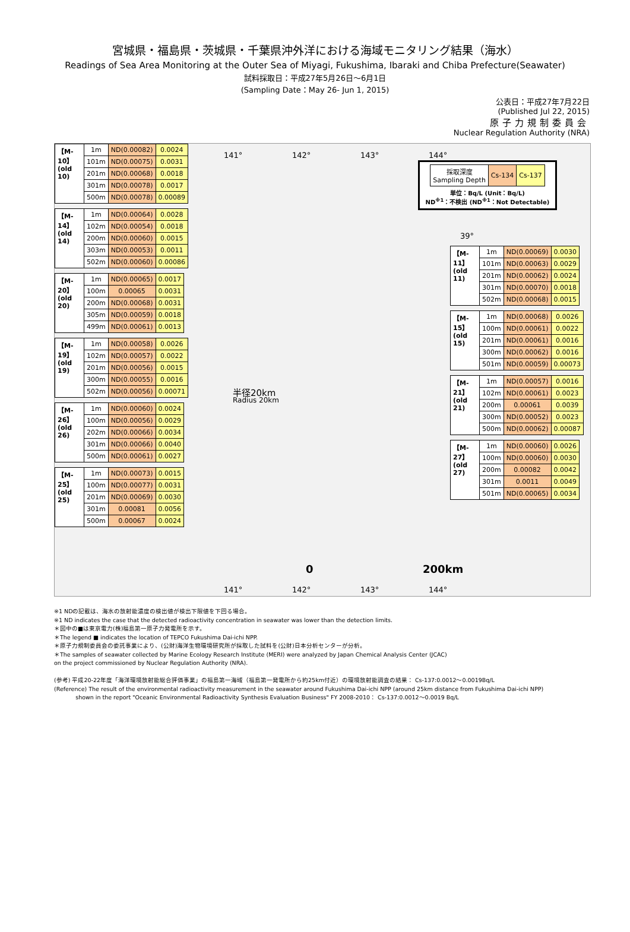宮城県・福島県・茨城県・千葉県沖外洋における海域モニタリング結果（海水）
Readings of Sea Area Monitoring at the Outer Sea of Miyagi, Fukushima, Ibaraki and Chiba Prefecture(Seawater)
試料採取日：平成27年5月26日～6月1日
(Sampling Date：May 26- Jun 1, 2015)
公表日：平成27年7月22日
(Published Jul 22, 2015)
原子力規制委員会
Nuclear Regulation Authority (NRA)
| 【M-10】 (old 10) | 1m | ND(0.00082) | 0.0024 |
| | 101m | ND(0.00075) | 0.0031 |
| | 201m | ND(0.00068) | 0.0018 |
| | 301m | ND(0.00078) | 0.0017 |
| | 500m | ND(0.00078) | 0.00089 |
| 【M-14】 (old 14) | 1m | ND(0.00064) | 0.0028 |
| | 102m | ND(0.00054) | 0.0018 |
| | 200m | ND(0.00060) | 0.0015 |
| | 303m | ND(0.00053) | 0.0011 |
| | 502m | ND(0.00060) | 0.00086 |
| 【M-20】 (old 20) | 1m | ND(0.00065) | 0.0017 |
| | 100m | 0.00065 | 0.0031 |
| | 200m | ND(0.00068) | 0.0031 |
| | 305m | ND(0.00059) | 0.0018 |
| | 499m | ND(0.00061) | 0.0013 |
| 【M-19】 (old 19) | 1m | ND(0.00058) | 0.0026 |
| | 102m | ND(0.00057) | 0.0022 |
| | 201m | ND(0.00056) | 0.0015 |
| | 300m | ND(0.00055) | 0.0016 |
| | 502m | ND(0.00056) | 0.00071 |
| 【M-26】 (old 26) | 1m | ND(0.00060) | 0.0024 |
| | 100m | ND(0.00056) | 0.0029 |
| | 202m | ND(0.00066) | 0.0034 |
| | 301m | ND(0.00066) | 0.0040 |
| | 500m | ND(0.00061) | 0.0027 |
| 【M-25】 (old 25) | 1m | ND(0.00073) | 0.0015 |
| | 100m | ND(0.00077) | 0.0031 |
| | 201m | ND(0.00069) | 0.0030 |
| | 301m | 0.00081 | 0.0056 |
| | 500m | 0.00067 | 0.0024 |
141° 142° 143° 144°
| 採取深度 Sampling Depth | Cs-134 | Cs-137 |
単位：Bq/L (Unit：Bq/L)
ND<sup>※1</sup>：不検出 (ND<sup>※1</sup>：Not Detectable)
39°
半径20km
Radius 20km
| 【M-11】 (old 11) | 1m | ND(0.00069) | 0.0030 |
| | 101m | ND(0.00063) | 0.0029 |
| | 201m | ND(0.00062) | 0.0024 |
| | 301m | ND(0.00070) | 0.0018 |
| | 502m | ND(0.00068) | 0.0015 |
| 【M-15】 (old 15) | 1m | ND(0.00068) | 0.0026 |
| | 100m | ND(0.00061) | 0.0022 |
| | 201m | ND(0.00061) | 0.0016 |
| | 300m | ND(0.00062) | 0.0016 |
| | 501m | ND(0.00059) | 0.00073 |
| 【M-21】 (old 21) | 1m | ND(0.00057) | 0.0016 |
| | 102m | ND(0.00061) | 0.0023 |
| | 200m | 0.00061 | 0.0039 |
| | 300m | ND(0.00052) | 0.0023 |
| | 500m | ND(0.00062) | 0.00087 |
| 【M-27】 (old 27) | 1m | ND(0.00060) | 0.0026 |
| | 100m | ND(0.00060) | 0.0030 |
| | 200m | 0.00082 | 0.0042 |
| | 301m | 0.0011 | 0.0049 |
| | 501m | ND(0.00065) | 0.0034 |
0 200km
141° 142° 143° 144°
※1 NDの記載は、海水の放射能濃度の検出値が検出下限値を下回る場合。
※1 ND indicates the case that the detected radioactivity concentration in seawater was lower than the detection limits.
＊図中の■は東京電力(株)福島第一原子力発電所を示す。
＊The legend ■ indicates the location of TEPCO Fukushima Dai-ichi NPP.
＊原子力規制委員会の委託事業により、(公財)海洋生物環境研究所が採取した試料を(公財)日本分析センターが分析。
＊The samples of seawater collected by Marine Ecology Research Institute (MERI) were analyzed by Japan Chemical Analysis Center (JCAC)
on the project commissioned by Nuclear Regulation Authority (NRA).
(参考) 平成20-22年度「海洋環境放射能総合評価事業」の福島第一海域（福島第一発電所から約25km付近）の環境放射能調査の結果： Cs-137:0.0012～0.0019Bq/L
(Reference) The result of the environmental radioactivity measurement in the seawater around Fukushima Dai-ichi NPP (around 25km distance from Fukushima Dai-ichi NPP)
shown in the report "Oceanic Environmental Radioactivity Synthesis Evaluation Business" FY 2008-2010： Cs-137:0.0012～0.0019 Bq/L